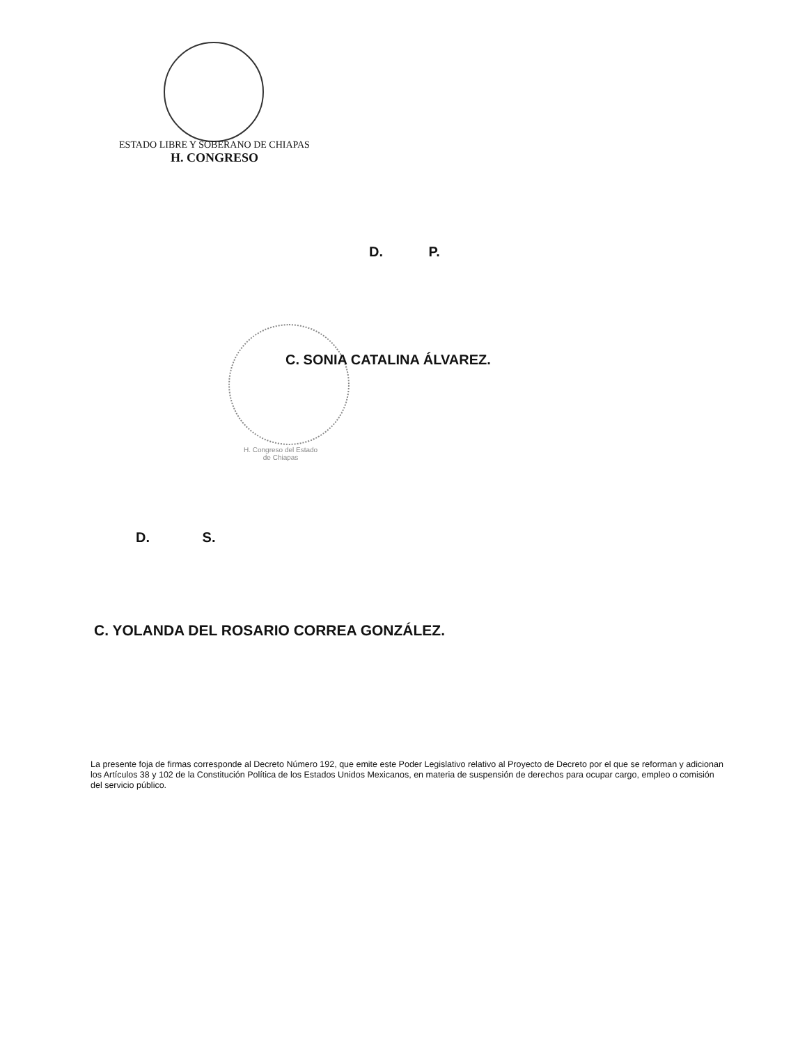ESTADO LIBRE Y SOBERANO DE CHIAPAS
H. CONGRESO
D. P.
C. SONIA CATALINA ÁLVAREZ.
H. Congreso del Estado
de Chiapas
D. S.
C. YOLANDA DEL ROSARIO CORREA GONZÁLEZ.
La presente foja de firmas corresponde al Decreto Número 192, que emite este Poder Legislativo relativo al Proyecto de Decreto por el que se reforman y adicionan los Artículos 38 y 102 de la Constitución Política de los Estados Unidos Mexicanos, en materia de suspensión de derechos para ocupar cargo, empleo o comisión del servicio público.